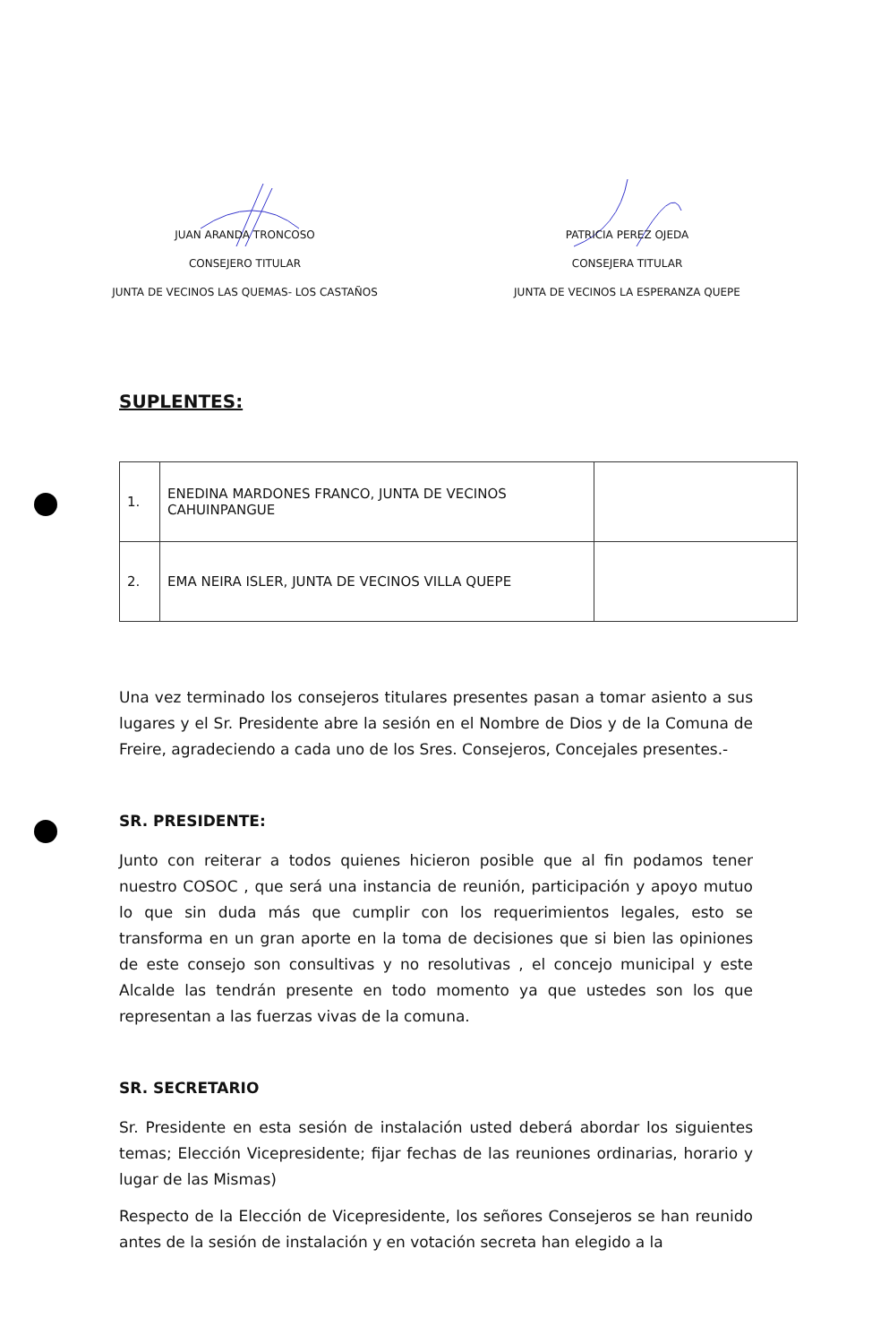JUAN ARANDA TRONCOSO
CONSEJERO TITULAR
JUNTA DE VECINOS LAS QUEMAS- LOS CASTAÑOS
PATRICIA PEREZ OJEDA
CONSEJERA TITULAR
JUNTA DE VECINOS LA ESPERANZA QUEPE
SUPLENTES:
| 1. | ENEDINA MARDONES FRANCO, JUNTA DE VECINOS CAHUINPANGUE | |
| 2. | EMA NEIRA ISLER, JUNTA DE VECINOS VILLA QUEPE | |
Una vez terminado los consejeros titulares presentes pasan a tomar asiento a sus lugares y el Sr. Presidente abre la sesión en el Nombre de Dios y de la Comuna de Freire, agradeciendo a cada uno de los Sres. Consejeros, Concejales presentes.-
SR. PRESIDENTE:
Junto con reiterar a todos quienes hicieron posible que al fin podamos tener nuestro COSOC , que será una instancia de reunión, participación y apoyo mutuo lo que sin duda más que cumplir con los requerimientos legales, esto se transforma en un gran aporte en la toma de decisiones que si bien las opiniones de este consejo son consultivas y no resolutivas , el concejo municipal y este Alcalde las tendrán presente en todo momento ya que ustedes son los que representan a las fuerzas vivas de la comuna.
SR. SECRETARIO
Sr. Presidente en esta sesión de instalación usted deberá abordar los siguientes temas; Elección Vicepresidente; fijar fechas de las reuniones ordinarias, horario y lugar de las Mismas)
Respecto de la Elección de Vicepresidente, los señores Consejeros se han reunido antes de la sesión de instalación y en votación secreta han elegido a la